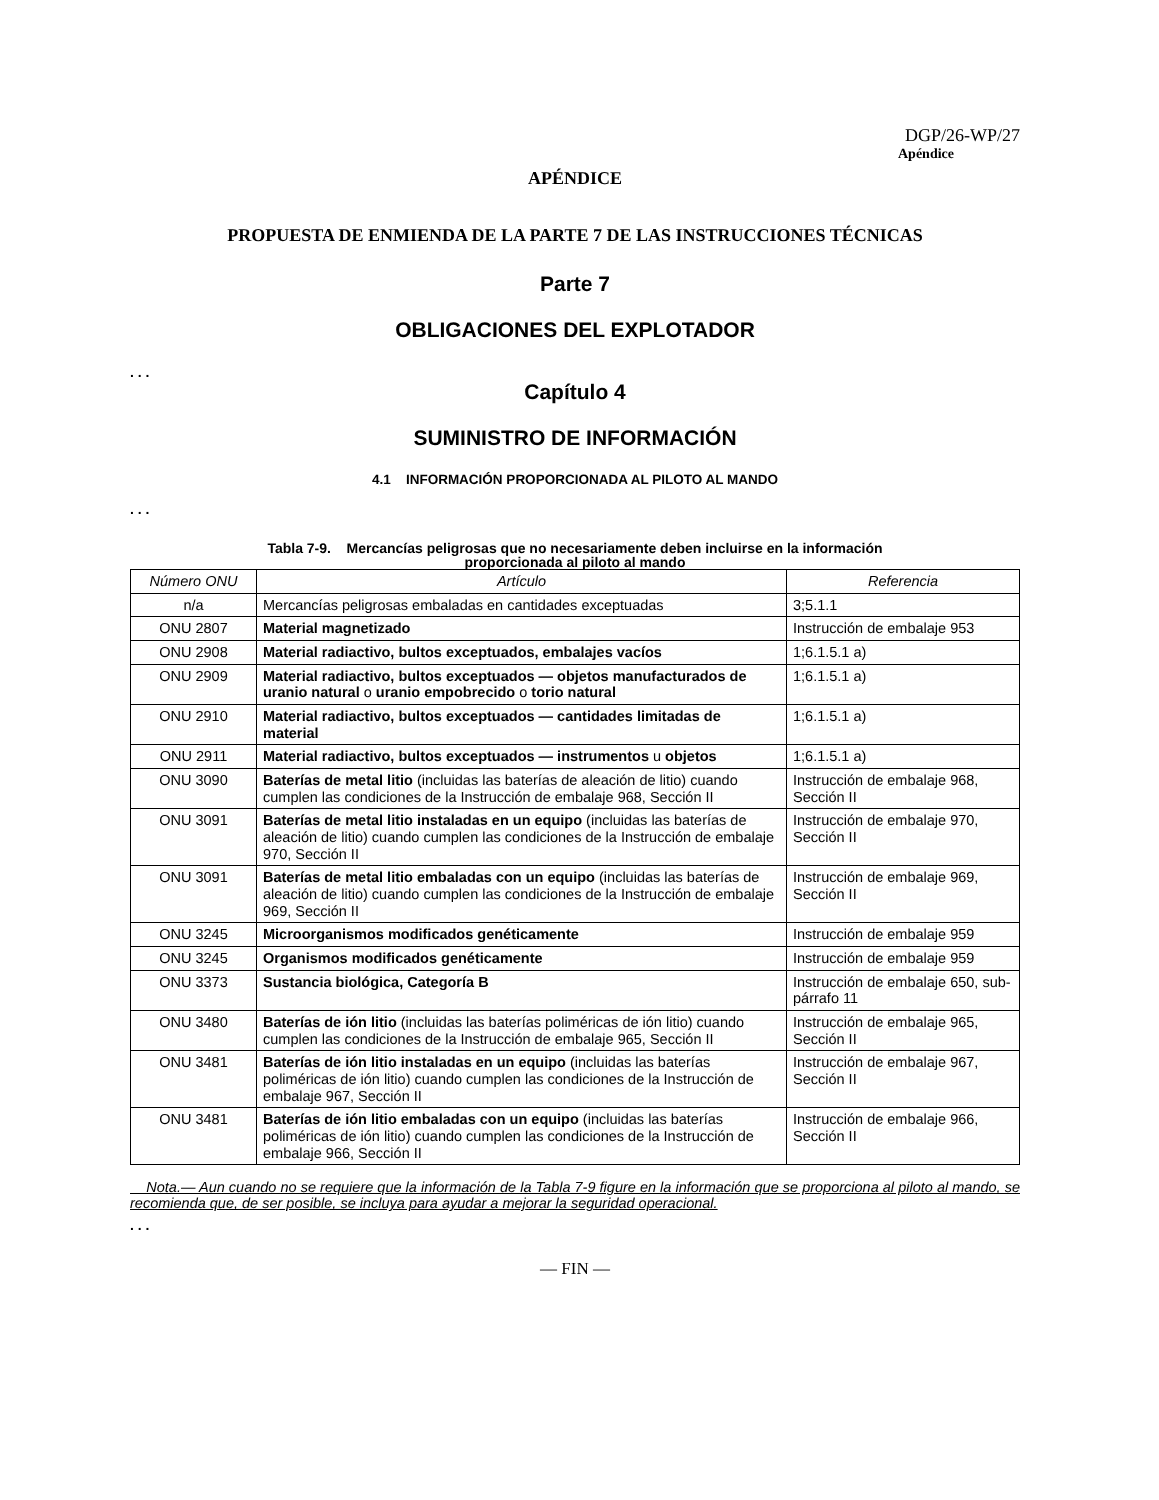DGP/26-WP/27
Apéndice
APÉNDICE
PROPUESTA DE ENMIENDA DE LA PARTE 7 DE LAS INSTRUCCIONES TÉCNICAS
Parte 7
OBLIGACIONES DEL EXPLOTADOR
. . .
Capítulo 4
SUMINISTRO DE INFORMACIÓN
4.1 INFORMACIÓN PROPORCIONADA AL PILOTO AL MANDO
. . .
Tabla 7-9. Mercancías peligrosas que no necesariamente deben incluirse en la información
proporcionada al piloto al mando
| Número ONU | Artículo | Referencia |
| --- | --- | --- |
| n/a | Mercancías peligrosas embaladas en cantidades exceptuadas | 3;5.1.1 |
| ONU 2807 | Material magnetizado | Instrucción de embalaje 953 |
| ONU 2908 | Material radiactivo, bultos exceptuados, embalajes vacíos | 1;6.1.5.1 a) |
| ONU 2909 | Material radiactivo, bultos exceptuados — objetos manufacturados de uranio natural o uranio empobrecido o torio natural | 1;6.1.5.1 a) |
| ONU 2910 | Material radiactivo, bultos exceptuados — cantidades limitadas de material | 1;6.1.5.1 a) |
| ONU 2911 | Material radiactivo, bultos exceptuados — instrumentos u objetos | 1;6.1.5.1 a) |
| ONU 3090 | Baterías de metal litio (incluidas las baterías de aleación de litio) cuando cumplen las condiciones de la Instrucción de embalaje 968, Sección II | Instrucción de embalaje 968, Sección II |
| ONU 3091 | Baterías de metal litio instaladas en un equipo (incluidas las baterías de aleación de litio) cuando cumplen las condiciones de la Instrucción de embalaje 970, Sección II | Instrucción de embalaje 970, Sección II |
| ONU 3091 | Baterías de metal litio embaladas con un equipo (incluidas las baterías de aleación de litio) cuando cumplen las condiciones de la Instrucción de embalaje 969, Sección II | Instrucción de embalaje 969, Sección II |
| ONU 3245 | Microorganismos modificados genéticamente | Instrucción de embalaje 959 |
| ONU 3245 | Organismos modificados genéticamente | Instrucción de embalaje 959 |
| ONU 3373 | Sustancia biológica, Categoría B | Instrucción de embalaje 650, sub-párrafo 11 |
| ONU 3480 | Baterías de ión litio (incluidas las baterías poliméricas de ión litio) cuando cumplen las condiciones de la Instrucción de embalaje 965, Sección II | Instrucción de embalaje 965, Sección II |
| ONU 3481 | Baterías de ión litio instaladas en un equipo (incluidas las baterías poliméricas de ión litio) cuando cumplen las condiciones de la Instrucción de embalaje 967, Sección II | Instrucción de embalaje 967, Sección II |
| ONU 3481 | Baterías de ión litio embaladas con un equipo (incluidas las baterías poliméricas de ión litio) cuando cumplen las condiciones de la Instrucción de embalaje 966, Sección II | Instrucción de embalaje 966, Sección II |
Nota.— Aun cuando no se requiere que la información de la Tabla 7-9 figure en la información que se proporciona al piloto al mando, se recomienda que, de ser posible, se incluya para ayudar a mejorar la seguridad operacional.
. . .
— FIN —